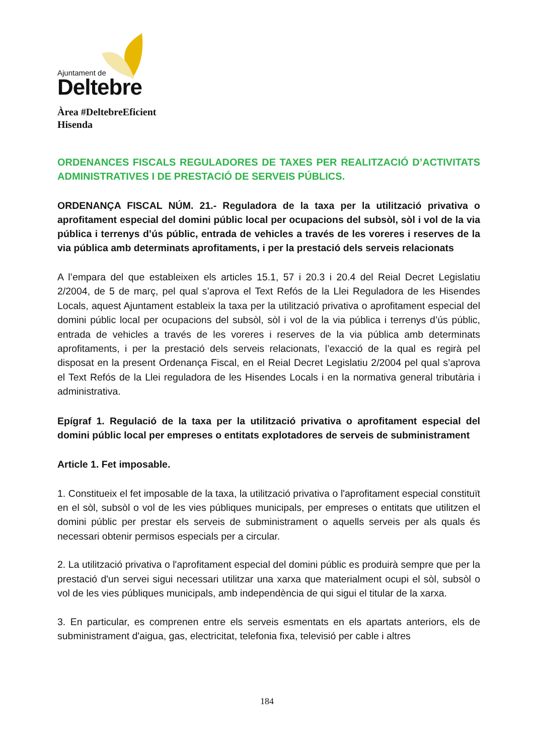Ajuntament de
Deltebre
Àrea #DeltebreEficient
Hisenda
ORDENANCES FISCALS REGULADORES DE TAXES PER REALITZACIÓ D’ACTIVITATS ADMINISTRATIVES I DE PRESTACIÓ DE SERVEIS PÚBLICS.
ORDENANÇA FISCAL NÚM. 21.- Reguladora de la taxa per la utilització privativa o aprofitament especial del domini públic local per ocupacions del subsòl, sòl i vol de la via pública i terrenys d’ús públic, entrada de vehicles a través de les voreres i reserves de la via pública amb determinats aprofitaments, i per la prestació dels serveis relacionats
A l’empara del que estableixen els articles 15.1, 57 i 20.3 i 20.4 del Reial Decret Legislatiu 2/2004, de 5 de març, pel qual s’aprova el Text Refós de la Llei Reguladora de les Hisendes Locals, aquest Ajuntament estableix la taxa per la utilització privativa o aprofitament especial del domini públic local per ocupacions del subsòl, sòl i vol de la via pública i terrenys d’ús públic, entrada de vehicles a través de les voreres i reserves de la via pública amb determinats aprofitaments, i per la prestació dels serveis relacionats, l’exacció de la qual es regirà pel disposat en la present Ordenança Fiscal, en el Reial Decret Legislatiu 2/2004 pel qual s’aprova el Text Refós de la Llei reguladora de les Hisendes Locals i en la normativa general tributària i administrativa.
Epígraf 1. Regulació de la taxa per la utilització privativa o aprofitament especial del domini públic local per empreses o entitats explotadores de serveis de subministrament
Article 1. Fet imposable.
1. Constitueix el fet imposable de la taxa, la utilització privativa o l'aprofitament especial constituït en el sòl, subsòl o vol de les vies públiques municipals, per empreses o entitats que utilitzen el domini públic per prestar els serveis de subministrament o aquells serveis per als quals és necessari obtenir permisos especials per a circular.
2. La utilització privativa o l'aprofitament especial del domini públic es produirà sempre que per la prestació d'un servei sigui necessari utilitzar una xarxa que materialment ocupi el sòl, subsòl o vol de les vies públiques municipals, amb independència de qui sigui el titular de la xarxa.
3. En particular, es comprenen entre els serveis esmentats en els apartats anteriors, els de subministrament d'aigua, gas, electricitat, telefonia fixa, televisió per cable i altres
184